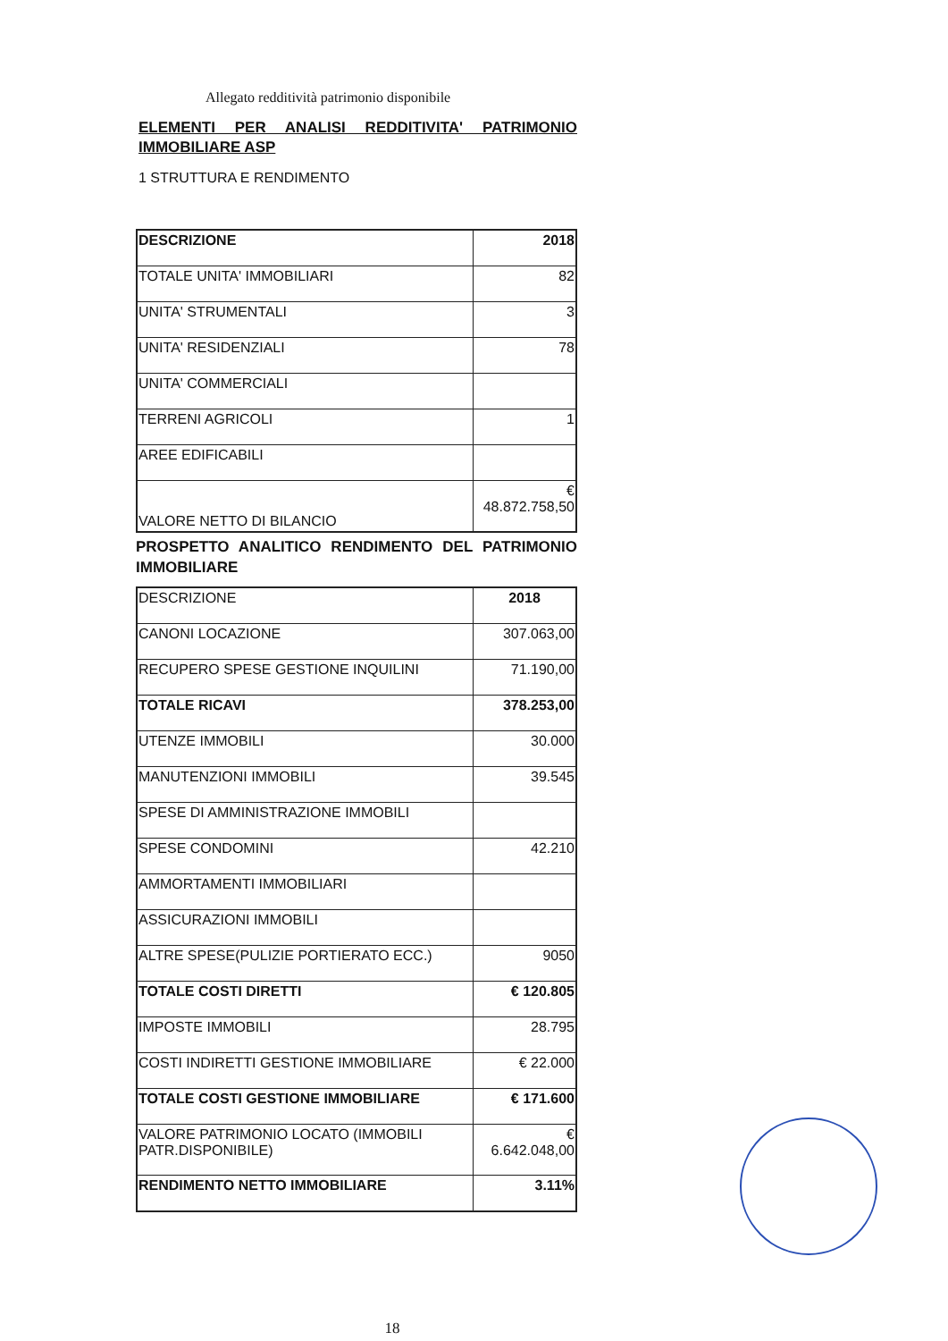Allegato redditività patrimonio disponibile
ELEMENTI PER ANALISI REDDITIVITA' PATRIMONIO IMMOBILIARE ASP
1 STRUTTURA E RENDIMENTO
| DESCRIZIONE | 2018 |
| TOTALE UNITA' IMMOBILIARI | 82 |
| UNITA' STRUMENTALI | 3 |
| UNITA' RESIDENZIALI | 78 |
| UNITA' COMMERCIALI | |
| TERRENI AGRICOLI | 1 |
| AREE EDIFICABILI | |
| VALORE NETTO DI BILANCIO | € 48.872.758,50 |
PROSPETTO ANALITICO RENDIMENTO DEL PATRIMONIO IMMOBILIARE
| DESCRIZIONE | 2018 |
| CANONI LOCAZIONE | 307.063,00 |
| RECUPERO SPESE GESTIONE INQUILINI | 71.190,00 |
| TOTALE RICAVI | 378.253,00 |
| UTENZE IMMOBILI | 30.000 |
| MANUTENZIONI IMMOBILI | 39.545 |
| SPESE DI AMMINISTRAZIONE IMMOBILI | |
| SPESE CONDOMINI | 42.210 |
| AMMORTAMENTI IMMOBILIARI | |
| ASSICURAZIONI IMMOBILI | |
| ALTRE SPESE(PULIZIE PORTIERATO ECC.) | 9050 |
| TOTALE COSTI DIRETTI | € 120.805 |
| IMPOSTE IMMOBILI | 28.795 |
| COSTI INDIRETTI GESTIONE IMMOBILIARE | € 22.000 |
| TOTALE COSTI GESTIONE IMMOBILIARE | € 171.600 |
| VALORE PATRIMONIO LOCATO (IMMOBILI PATR.DISPONIBILE) | € 6.642.048,00 |
| RENDIMENTO NETTO IMMOBILIARE | 3.11% |
18